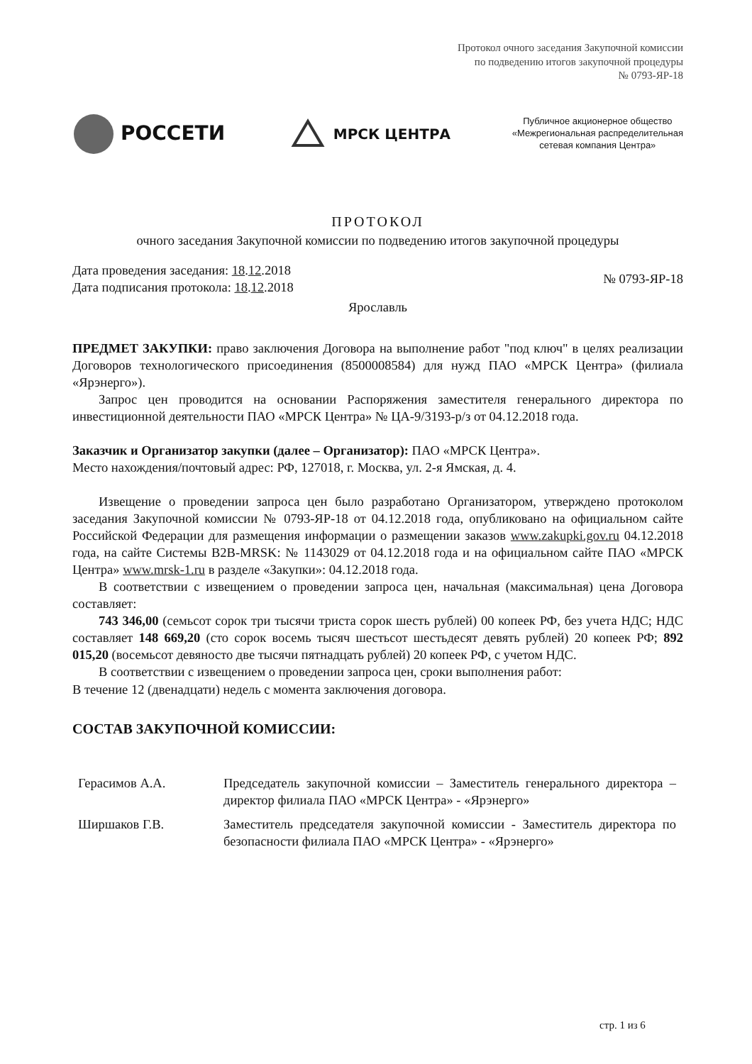Протокол очного заседания Закупочной комиссии
по подведению итогов закупочной процедуры
№ 0793-ЯР-18
РОССЕТИ
МРСК ЦЕНТРА
Публичное акционерное общество
«Межрегиональная распределительная
сетевая компания Центра»
ПРОТОКОЛ
очного заседания Закупочной комиссии по подведению итогов закупочной процедуры
Дата проведения заседания: 18.12.2018
Дата подписания протокола: 18.12.2018
№ 0793-ЯР-18
Ярославль
ПРЕДМЕТ ЗАКУПКИ: право заключения Договора на выполнение работ "под ключ" в целях реализации Договоров технологического присоединения (8500008584) для нужд ПАО «МРСК Центра» (филиала «Ярэнерго»).
Запрос цен проводится на основании Распоряжения заместителя генерального директора по инвестиционной деятельности ПАО «МРСК Центра» № ЦА-9/3193-р/з от 04.12.2018 года.
Заказчик и Организатор закупки (далее – Организатор): ПАО «МРСК Центра».
Место нахождения/почтовый адрес: РФ, 127018, г. Москва, ул. 2-я Ямская, д. 4.
Извещение о проведении запроса цен было разработано Организатором, утверждено протоколом заседания Закупочной комиссии № 0793-ЯР-18 от 04.12.2018 года, опубликовано на официальном сайте Российской Федерации для размещения информации о размещении заказов www.zakupki.gov.ru 04.12.2018 года, на сайте Системы B2B-MRSK: № 1143029 от 04.12.2018 года и на официальном сайте ПАО «МРСК Центра» www.mrsk-1.ru в разделе «Закупки»: 04.12.2018 года.
В соответствии с извещением о проведении запроса цен, начальная (максимальная) цена Договора составляет:
743 346,00 (семьсот сорок три тысячи триста сорок шесть рублей) 00 копеек РФ, без учета НДС; НДС составляет 148 669,20 (сто сорок восемь тысяч шестьсот шестьдесят девять рублей) 20 копеек РФ; 892 015,20 (восемьсот девяносто две тысячи пятнадцать рублей) 20 копеек РФ, с учетом НДС.
В соответствии с извещением о проведении запроса цен, сроки выполнения работ:
В течение 12 (двенадцати) недель с момента заключения договора.
СОСТАВ ЗАКУПОЧНОЙ КОМИССИИ:
Герасимов А.А. Председатель закупочной комиссии – Заместитель генерального директора – директор филиала ПАО «МРСК Центра» - «Ярэнерго»
Ширшаков Г.В. Заместитель председателя закупочной комиссии - Заместитель директора по безопасности филиала ПАО «МРСК Центра» - «Ярэнерго»
стр. 1 из 6